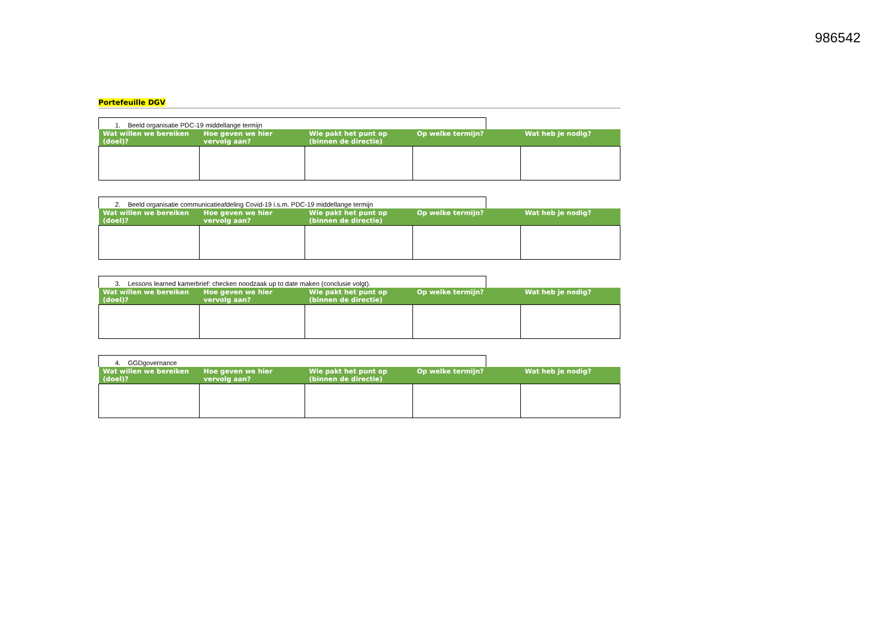986542
Portefeuille DGV
1. Beeld organisatie PDC-19 middellange termijn
| Wat willen we bereiken (doel)? | Hoe geven we hier vervolg aan? | Wie pakt het punt op (binnen de directie) | Op welke termijn? | Wat heb je nodig? |
| --- | --- | --- | --- | --- |
2. Beeld organisatie communicatieafdeling Covid-19 i.s.m. PDC-19 middellange termijn
| Wat willen we bereiken (doel)? | Hoe geven we hier vervolg aan? | Wie pakt het punt op (binnen de directie) | Op welke termijn? | Wat heb je nodig? |
| --- | --- | --- | --- | --- |
3. Lessons learned kamerbrief: checken noodzaak up to date maken (conclusie volgt).
| Wat willen we bereiken (doel)? | Hoe geven we hier vervolg aan? | Wie pakt het punt op (binnen de directie) | Op welke termijn? | Wat heb je nodig? |
| --- | --- | --- | --- | --- |
4. GGDgovernance
| Wat willen we bereiken (doel)? | Hoe geven we hier vervolg aan? | Wie pakt het punt op (binnen de directie) | Op welke termijn? | Wat heb je nodig? |
| --- | --- | --- | --- | --- |